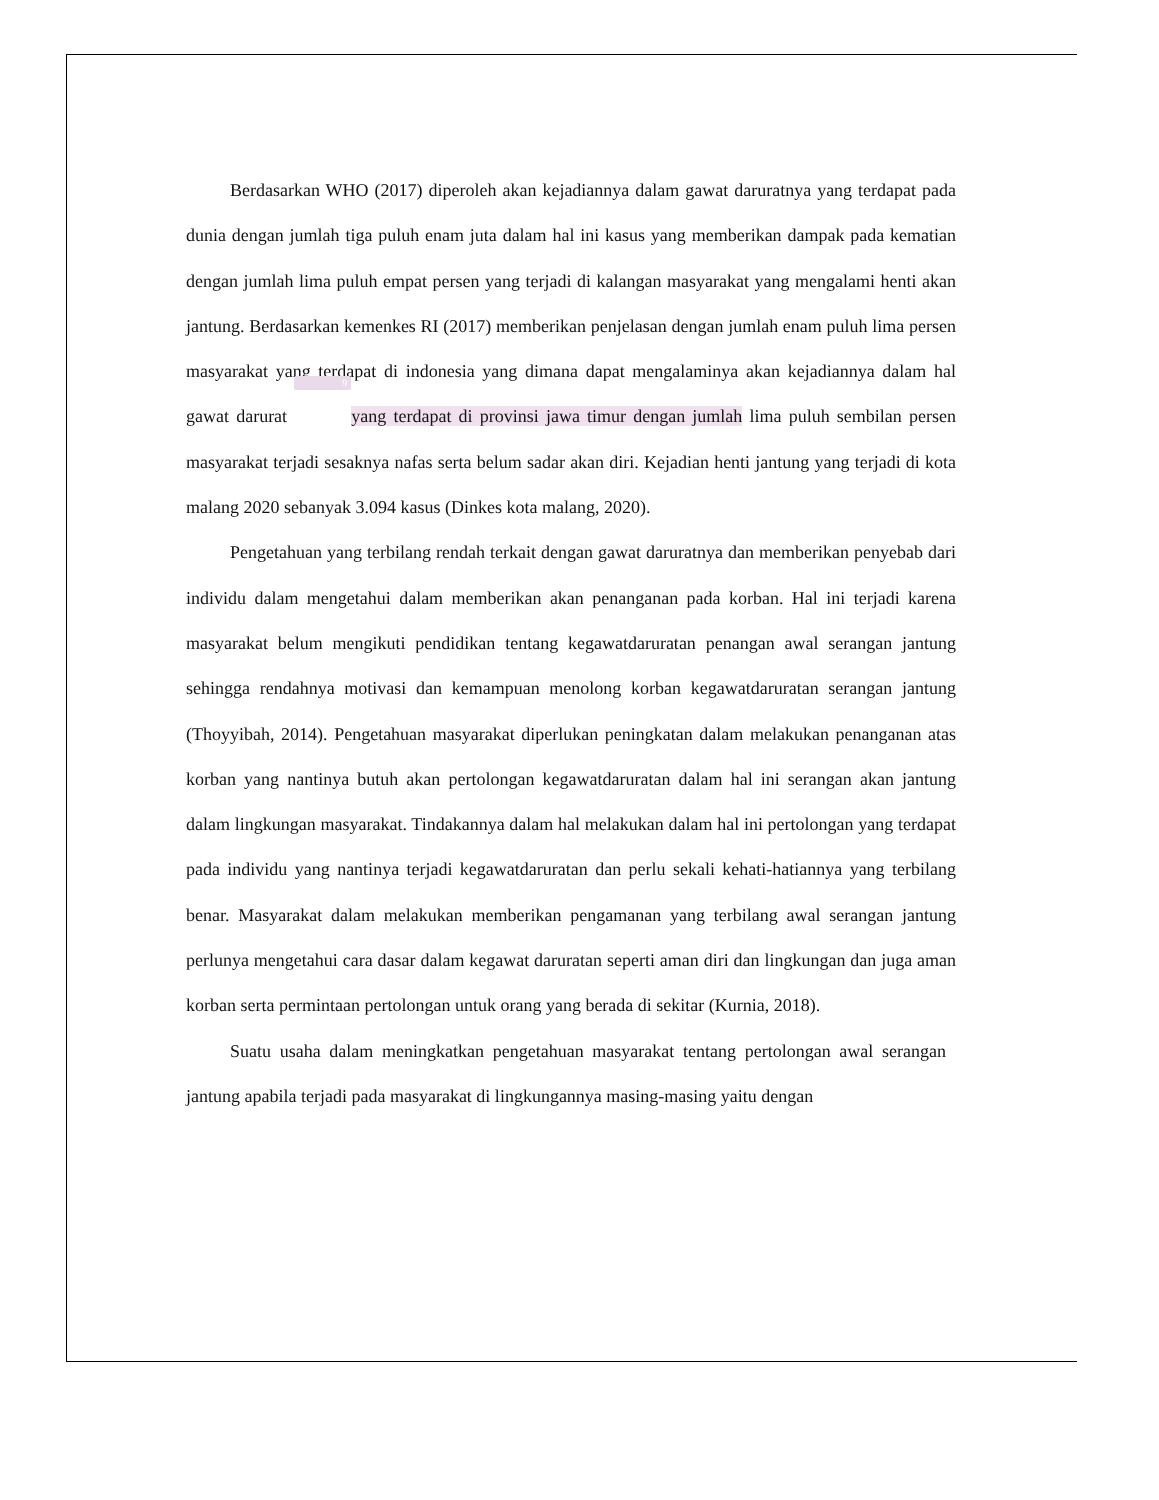Berdasarkan WHO (2017) diperoleh akan kejadiannya dalam gawat daruratnya yang terdapat pada dunia dengan jumlah tiga puluh enam juta dalam hal ini kasus yang memberikan dampak pada kematian dengan jumlah lima puluh empat persen yang terjadi di kalangan masyarakat yang mengalami henti akan jantung. Berdasarkan kemenkes RI (2017) memberikan penjelasan dengan jumlah enam puluh lima persen masyarakat yang terdapat di indonesia yang dimana dapat mengalaminya akan kejadiannya dalam hal gawat darurat 9 yang terdapat di provinsi jawa timur dengan jumlah lima puluh sembilan persen masyarakat terjadi sesaknya nafas serta belum sadar akan diri. Kejadian henti jantung yang terjadi di kota malang 2020 sebanyak 3.094 kasus (Dinkes kota malang, 2020).
Pengetahuan yang terbilang rendah terkait dengan gawat daruratnya dan memberikan penyebab dari individu dalam mengetahui dalam memberikan akan penanganan pada korban. Hal ini terjadi karena masyarakat belum mengikuti pendidikan tentang kegawatdaruratan penangan awal serangan jantung sehingga rendahnya motivasi dan kemampuan menolong korban kegawatdaruratan serangan jantung (Thoyyibah, 2014). Pengetahuan masyarakat diperlukan peningkatan dalam melakukan penanganan atas korban yang nantinya butuh akan pertolongan kegawatdaruratan dalam hal ini serangan akan jantung dalam lingkungan masyarakat. Tindakannya dalam hal melakukan dalam hal ini pertolongan yang terdapat pada individu yang nantinya terjadi kegawatdaruratan dan perlu sekali kehati-hatiannya yang terbilang benar. Masyarakat dalam melakukan memberikan pengamanan yang terbilang awal serangan jantung perlunya mengetahui cara dasar dalam kegawat daruratan seperti aman diri dan lingkungan dan juga aman korban serta permintaan pertolongan untuk orang yang berada di sekitar (Kurnia, 2018).
Suatu usaha dalam meningkatkan pengetahuan masyarakat tentang pertolongan awal serangan jantung apabila terjadi pada masyarakat di lingkungannya masing-masing yaitu dengan